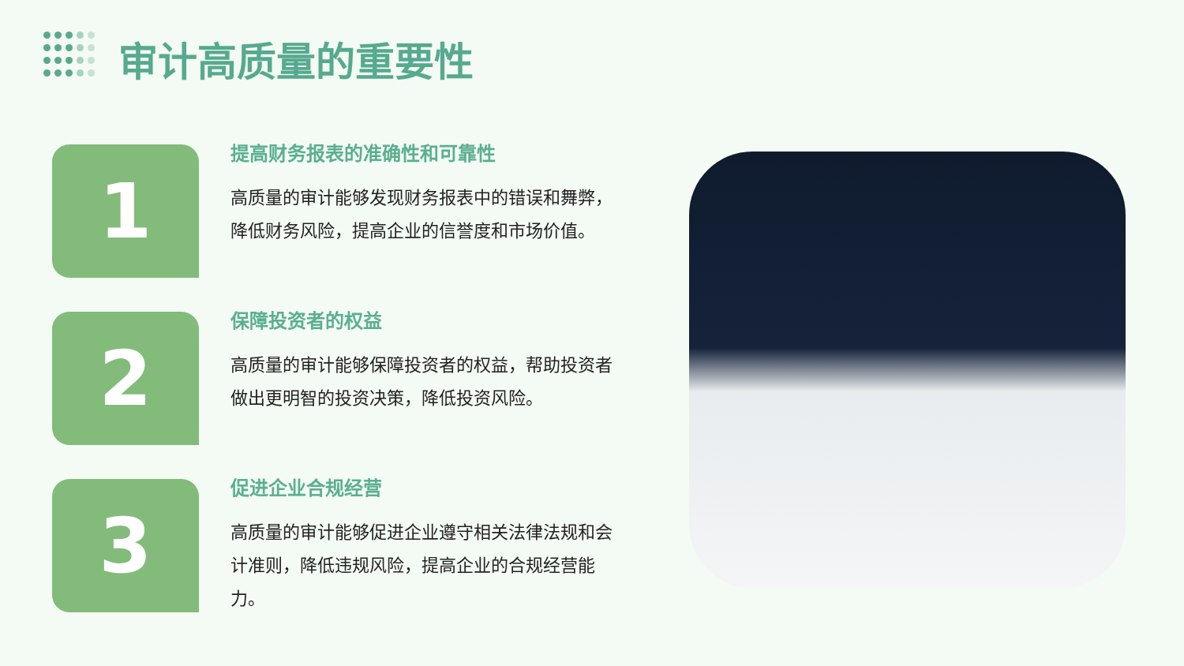审计高质量的重要性
1
提高财务报表的准确性和可靠性
高质量的审计能够发现财务报表中的错误和舞弊，降低财务风险，提高企业的信誉度和市场价值。
2
保障投资者的权益
高质量的审计能够保障投资者的权益，帮助投资者做出更明智的投资决策，降低投资风险。
3
促进企业合规经营
高质量的审计能够促进企业遵守相关法律法规和会计准则，降低违规风险，提高企业的合规经营能力。